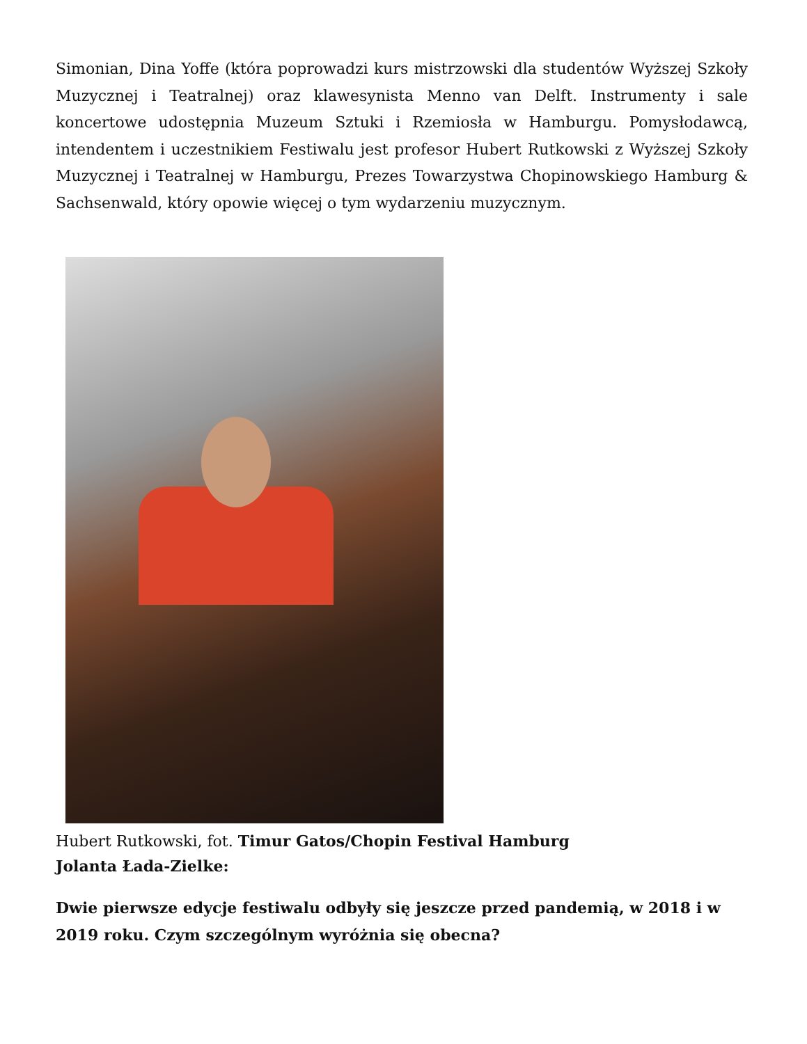Simonian, Dina Yoffe (która poprowadzi kurs mistrzowski dla studentów Wyższej Szkoły Muzycznej i Teatralnej) oraz klawesynista Menno van Delft. Instrumenty i sale koncertowe udostępnia Muzeum Sztuki i Rzemiosła w Hamburgu. Pomysłodawcą, intendentem i uczestnikiem Festiwalu jest profesor Hubert Rutkowski z Wyższej Szkoły Muzycznej i Teatralnej w Hamburgu, Prezes Towarzystwa Chopinowskiego Hamburg & Sachsenwald, który opowie więcej o tym wydarzeniu muzycznym.
Hubert Rutkowski, fot. Timur Gatos/Chopin Festival Hamburg
Jolanta Łada-Zielke:
Dwie pierwsze edycje festiwalu odbyły się jeszcze przed pandemią, w 2018 i w 2019 roku. Czym szczególnym wyróżnia się obecna?